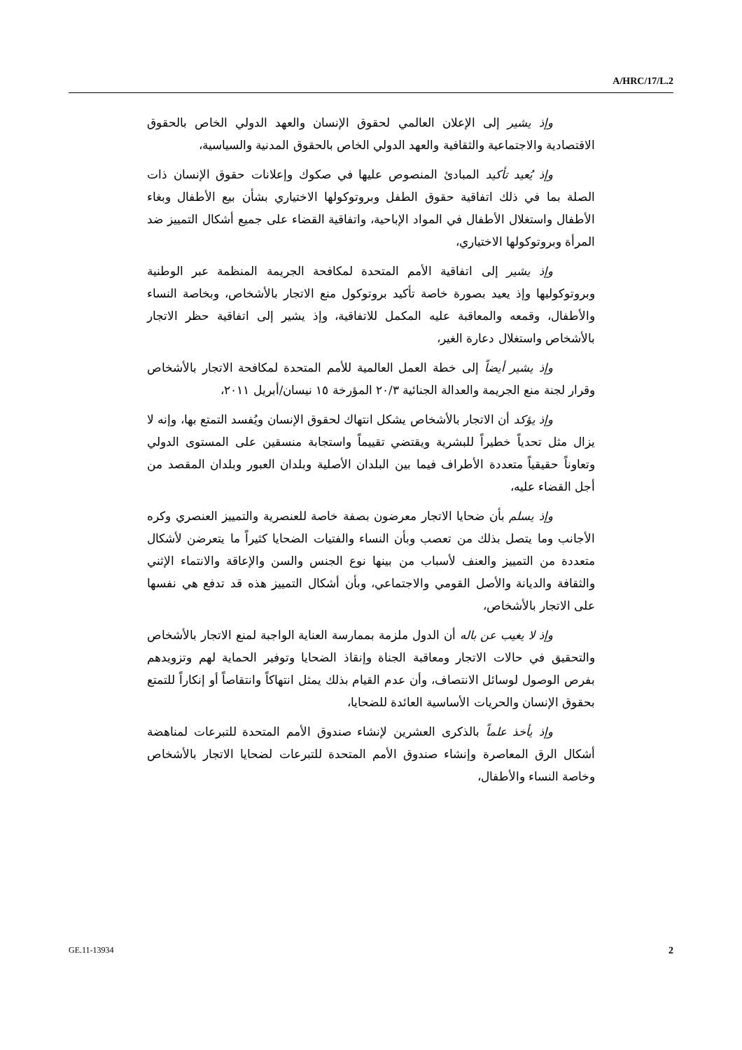A/HRC/17/L.2
وإذ يشير إلى الإعلان العالمي لحقوق الإنسان والعهد الدولي الخاص بالحقوق الاقتصادية والاجتماعية والثقافية والعهد الدولي الخاص بالحقوق المدنية والسياسية،
وإذ يُعيد تأكيد المبادئ المنصوص عليها في صكوك وإعلانات حقوق الإنسان ذات الصلة بما في ذلك اتفاقية حقوق الطفل وبروتوكولها الاختياري بشأن بيع الأطفال وبغاء الأطفال واستغلال الأطفال في المواد الإباحية، واتفاقية القضاء على جميع أشكال التمييز ضد المرأة وبروتوكولها الاختياري،
وإذ يشير إلى اتفاقية الأمم المتحدة لمكافحة الجريمة المنظمة عبر الوطنية وبروتوكوليها وإذ يعيد بصورة خاصة تأكيد بروتوكول منع الاتجار بالأشخاص، وبخاصة النساء والأطفال، وقمعه والمعاقبة عليه المكمل للاتفاقية، وإذ يشير إلى اتفاقية حظر الاتجار بالأشخاص واستغلال دعارة الغير،
وإذ يشير أيضاً إلى خطة العمل العالمية للأمم المتحدة لمكافحة الاتجار بالأشخاص وقرار لجنة منع الجريمة والعدالة الجنائية ٢٠/٣ المؤرخة ١٥ نيسان/أبريل ٢٠١١،
وإذ يؤكد أن الاتجار بالأشخاص يشكل انتهاك لحقوق الإنسان ويُفسد التمتع بها، وإنه لا يزال مثل تحدياً خطيراً للبشرية ويقتضي تقييماً واستجابة منسقين على المستوى الدولي وتعاوناً حقيقياً متعددة الأطراف فيما بين البلدان الأصلية وبلدان العبور وبلدان المقصد من أجل القضاء عليه،
وإذ يسلم بأن ضحايا الاتجار معرضون بصفة خاصة للعنصرية والتمييز العنصري وكره الأجانب وما يتصل بذلك من تعصب وبأن النساء والفتيات الضحايا كثيراً ما يتعرضن لأشكال متعددة من التمييز والعنف لأسباب من بينها نوع الجنس والسن والإعاقة والانتماء الإثني والثقافة والديانة والأصل القومي والاجتماعي، وبأن أشكال التمييز هذه قد تدفع هي نفسها على الاتجار بالأشخاص،
وإذ لا يغيب عن باله أن الدول ملزمة بممارسة العناية الواجبة لمنع الاتجار بالأشخاص والتحقيق في حالات الاتجار ومعاقبة الجناة وإنقاذ الضحايا وتوفير الحماية لهم وتزويدهم بفرص الوصول لوسائل الانتصاف، وأن عدم القيام بذلك يمثل انتهاكاً وانتقاصاً أو إنكاراً للتمتع بحقوق الإنسان والحريات الأساسية العائدة للضحايا،
وإذ يأخذ علماً بالذكرى العشرين لإنشاء صندوق الأمم المتحدة للتبرعات لمناهضة أشكال الرق المعاصرة وإنشاء صندوق الأمم المتحدة للتبرعات لضحايا الاتجار بالأشخاص وخاصة النساء والأطفال،
GE.11-13934 2